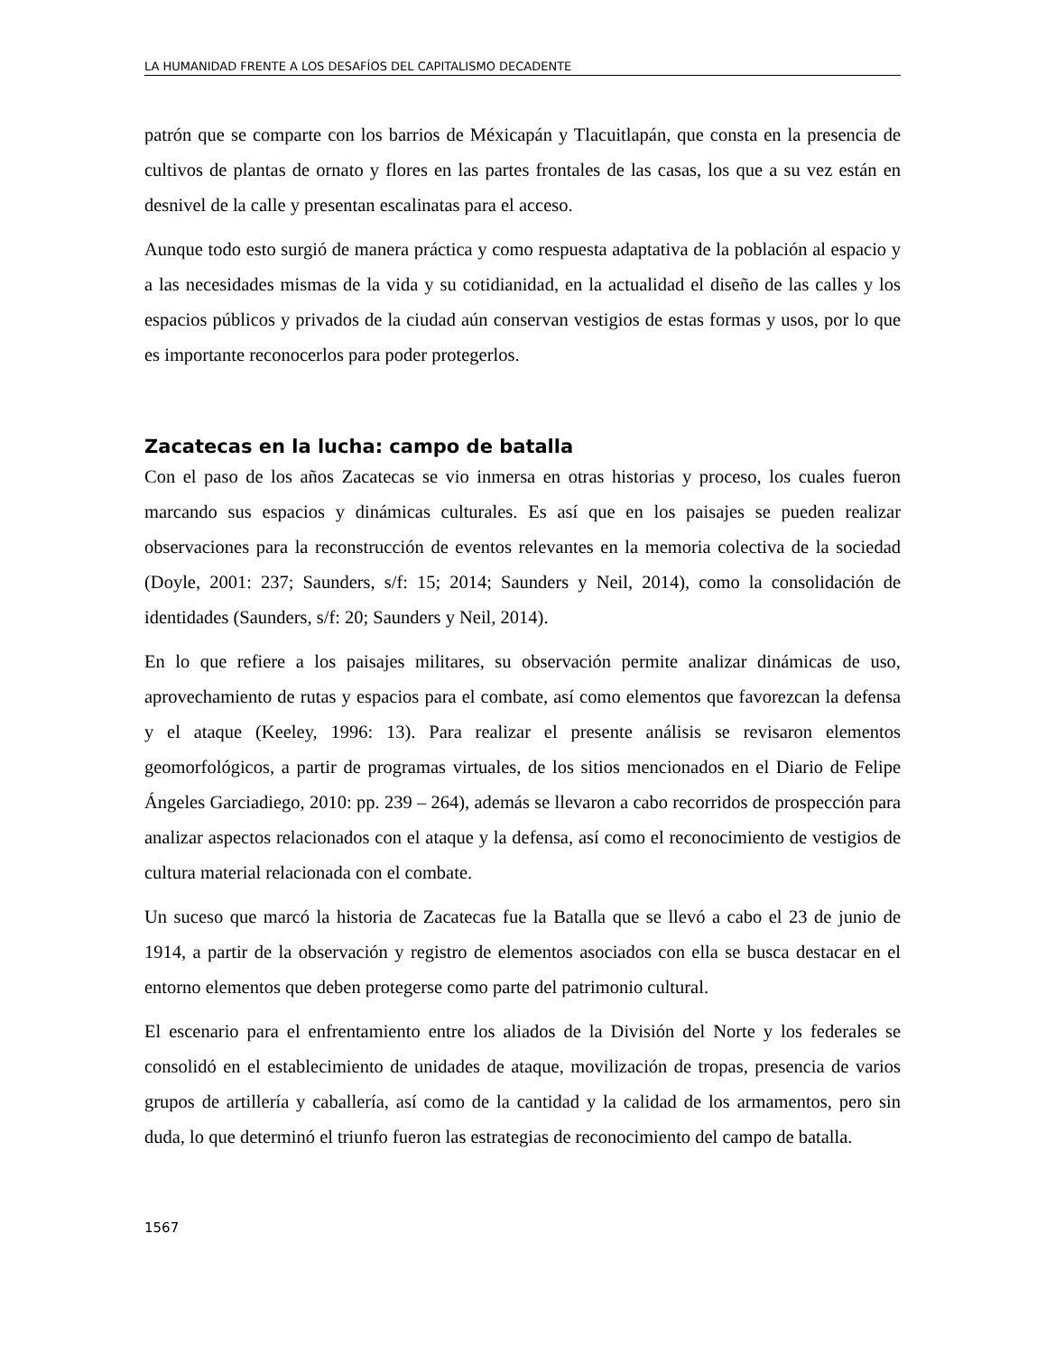LA HUMANIDAD FRENTE A LOS DESAFÍOS DEL CAPITALISMO DECADENTE
patrón que se comparte con los barrios de Méxicapán y Tlacuitlapán, que consta en la presencia de cultivos de plantas de ornato y flores en las partes frontales de las casas, los que a su vez están en desnivel de la calle y presentan escalinatas para el acceso.
Aunque todo esto surgió de manera práctica y como respuesta adaptativa de la población al espacio y a las necesidades mismas de la vida y su cotidianidad, en la actualidad el diseño de las calles y los espacios públicos y privados de la ciudad aún conservan vestigios de estas formas y usos, por lo que es importante reconocerlos para poder protegerlos.
Zacatecas en la lucha: campo de batalla
Con el paso de los años Zacatecas se vio inmersa en otras historias y proceso, los cuales fueron marcando sus espacios y dinámicas culturales. Es así que en los paisajes se pueden realizar observaciones para la reconstrucción de eventos relevantes en la memoria colectiva de la sociedad (Doyle, 2001: 237; Saunders, s/f: 15; 2014; Saunders y Neil, 2014), como la consolidación de identidades (Saunders, s/f: 20; Saunders y Neil, 2014).
En lo que refiere a los paisajes militares, su observación permite analizar dinámicas de uso, aprovechamiento de rutas y espacios para el combate, así como elementos que favorezcan la defensa y el ataque (Keeley, 1996: 13). Para realizar el presente análisis se revisaron elementos geomorfológicos, a partir de programas virtuales, de los sitios mencionados en el Diario de Felipe Ángeles Garciadiego, 2010: pp. 239 – 264), además se llevaron a cabo recorridos de prospección para analizar aspectos relacionados con el ataque y la defensa, así como el reconocimiento de vestigios de cultura material relacionada con el combate.
Un suceso que marcó la historia de Zacatecas fue la Batalla que se llevó a cabo el 23 de junio de 1914, a partir de la observación y registro de elementos asociados con ella se busca destacar en el entorno elementos que deben protegerse como parte del patrimonio cultural.
El escenario para el enfrentamiento entre los aliados de la División del Norte y los federales se consolidó en el establecimiento de unidades de ataque, movilización de tropas, presencia de varios grupos de artillería y caballería, así como de la cantidad y la calidad de los armamentos, pero sin duda, lo que determinó el triunfo fueron las estrategias de reconocimiento del campo de batalla.
1567